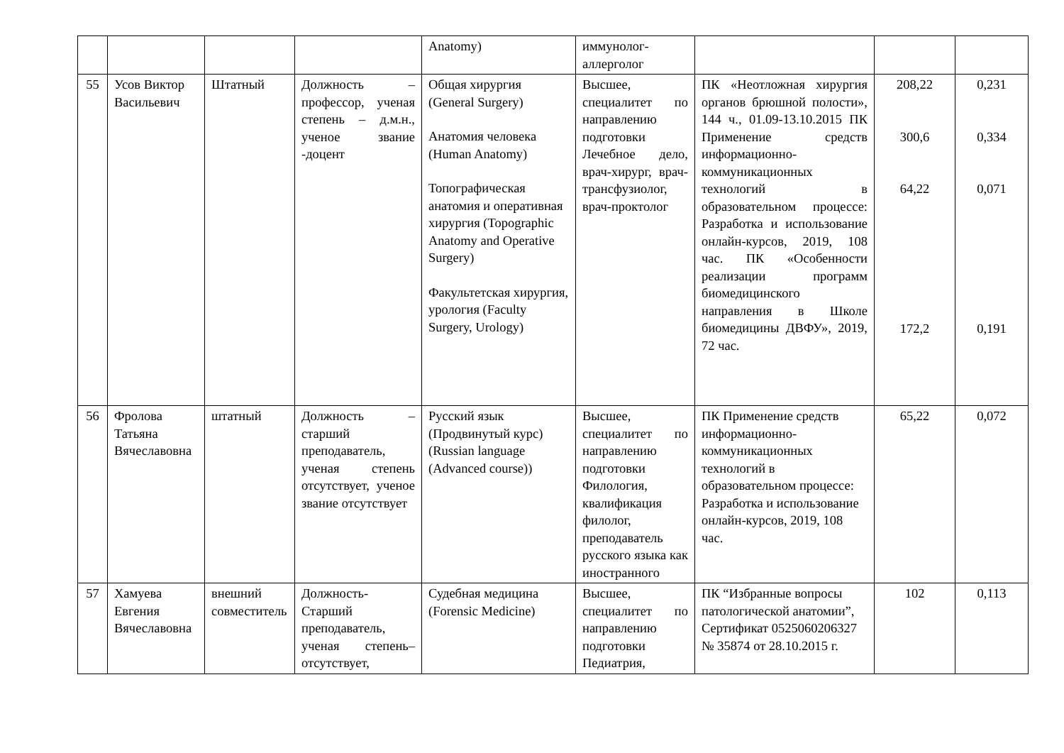| | | | | Anatomy) | иммунолог-аллерголог | | | |
| 55 | Усов Виктор Васильевич | Штатный | Должность – профессор, ученая степень – д.м.н., ученое звание -доцент | Общая хирургия (General Surgery) Анатомия человека (Human Anatomy) Топографическая анатомия и оперативная хирургия (Topographic Anatomy and Operative Surgery) Факультетская хирургия, урология (Faculty Surgery, Urology) | Высшее, специалитет по направлению подготовки Лечебное дело, врач-хирург, врач-трансфузиолог, врач-проктолог | ПК «Неотложная хирургия органов брюшной полости», 144 ч., 01.09-13.10.2015 ПК Применение средств информационно-коммуникационных технологий в образовательном процессе: Разработка и использование онлайн-курсов, 2019, 108 час. ПК «Особенности реализации программ биомедицинского направления в Школе биомедицины ДВФУ», 2019, 72 час. | 208,22 300,6 64,22 172,2 | 0,231 0,334 0,071 0,191 |
| 56 | Фролова Татьяна Вячеславовна | штатный | Должность – старший преподаватель, ученая степень отсутствует, ученое звание отсутствует | Русский язык (Продвинутый курс) (Russian language (Advanced course)) | Высшее, специалитет по направлению подготовки Филология, квалификация филолог, преподаватель русского языка как иностранного | ПК Применение средств информационно-коммуникационных технологий в образовательном процессе: Разработка и использование онлайн-курсов, 2019, 108 час. | 65,22 | 0,072 |
| 57 | Хамуева Евгения Вячеславовна | внешний совместитель | Должность-Старший преподаватель, ученая степень–отсутствует, | Судебная медицина (Forensic Medicine) | Высшее, специалитет по направлению подготовки Педиатрия, | ПК “Избранные вопросы патологической анатомии”, Сертификат 0525060206327 № 35874 от 28.10.2015 г. | 102 | 0,113 |